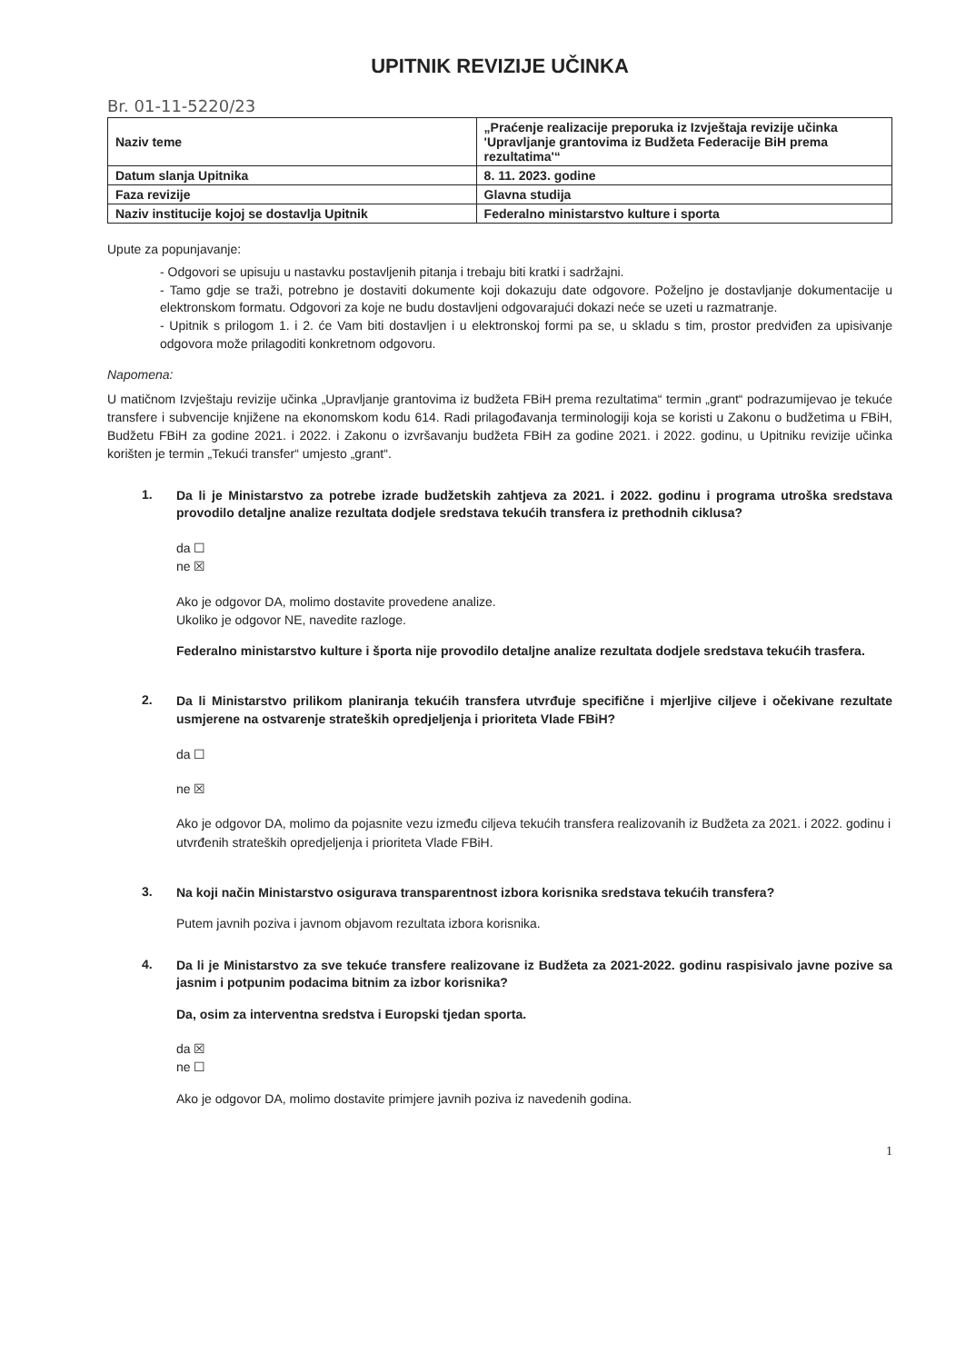UPITNIK REVIZIJE UČINKA
Br. 01-11-5220/23
| Naziv teme | „Praćenje realizacije preporuka iz Izvještaja revizije učinka 'Upravljanje grantovima iz Budžeta Federacije BiH prema rezultatima'“ |
| Datum slanja Upitnika | 8. 11. 2023. godine |
| Faza revizije | Glavna studija |
| Naziv institucije kojoj se dostavlja Upitnik | Federalno ministarstvo kulture i sporta |
Upute za popunjavanje:
- Odgovori se upisuju u nastavku postavljenih pitanja i trebaju biti kratki i sadržajni.
- Tamo gdje se traži, potrebno je dostaviti dokumente koji dokazuju date odgovore. Poželjno je dostavljanje dokumentacije u elektronskom formatu. Odgovori za koje ne budu dostavljeni odgovarajući dokazi neće se uzeti u razmatranje.
- Upitnik s prilogom 1. i 2. će Vam biti dostavljen i u elektronskoj formi pa se, u skladu s tim, prostor predviđen za upisivanje odgovora može prilagoditi konkretnom odgovoru.
Napomena:
U matičnom Izvještaju revizije učinka „Upravljanje grantovima iz budžeta FBiH prema rezultatima“ termin „grant“ podrazumijevao je tekuće transfere i subvencije knjižene na ekonomskom kodu 614. Radi prilagođavanja terminologiji koja se koristi u Zakonu o budžetima u FBiH, Budžetu FBiH za godine 2021. i 2022. i Zakonu o izvršavanju budžeta FBiH za godine 2021. i 2022. godinu, u Upitniku revizije učinka korišten je termin „Tekući transfer“ umjesto „grant“.
1.
Da li je Ministarstvo za potrebe izrade budžetskih zahtjeva za 2021. i 2022. godinu i programa utroška sredstava provodilo detaljne analize rezultata dodjele sredstava tekućih transfera iz prethodnih ciklusa?
da ☐
ne ☒
Ako je odgovor DA, molimo dostavite provedene analize.
Ukoliko je odgovor NE, navedite razloge.
Federalno ministarstvo kulture i športa nije provodilo detaljne analize rezultata dodjele sredstava tekućih trasfera.
2.
Da li Ministarstvo prilikom planiranja tekućih transfera utvrđuje specifične i mjerljive ciljeve i očekivane rezultate usmjerene na ostvarenje strateških opredjeljenja i prioriteta Vlade FBiH?
da ☐
ne ☒
Ako je odgovor DA, molimo da pojasnite vezu između ciljeva tekućih transfera realizovanih iz Budžeta za 2021. i 2022. godinu i utvrđenih strateških opredjeljenja i prioriteta Vlade FBiH.
3.
Na koji način Ministarstvo osigurava transparentnost izbora korisnika sredstava tekućih transfera?
Putem javnih poziva i javnom objavom rezultata izbora korisnika.
4.
Da li je Ministarstvo za sve tekuće transfere realizovane iz Budžeta za 2021-2022. godinu raspisivalo javne pozive sa jasnim i potpunim podacima bitnim za izbor korisnika?
Da, osim za interventna sredstva i Europski tjedan sporta.
da ☒
ne ☐
Ako je odgovor DA, molimo dostavite primjere javnih poziva iz navedenih godina.
1